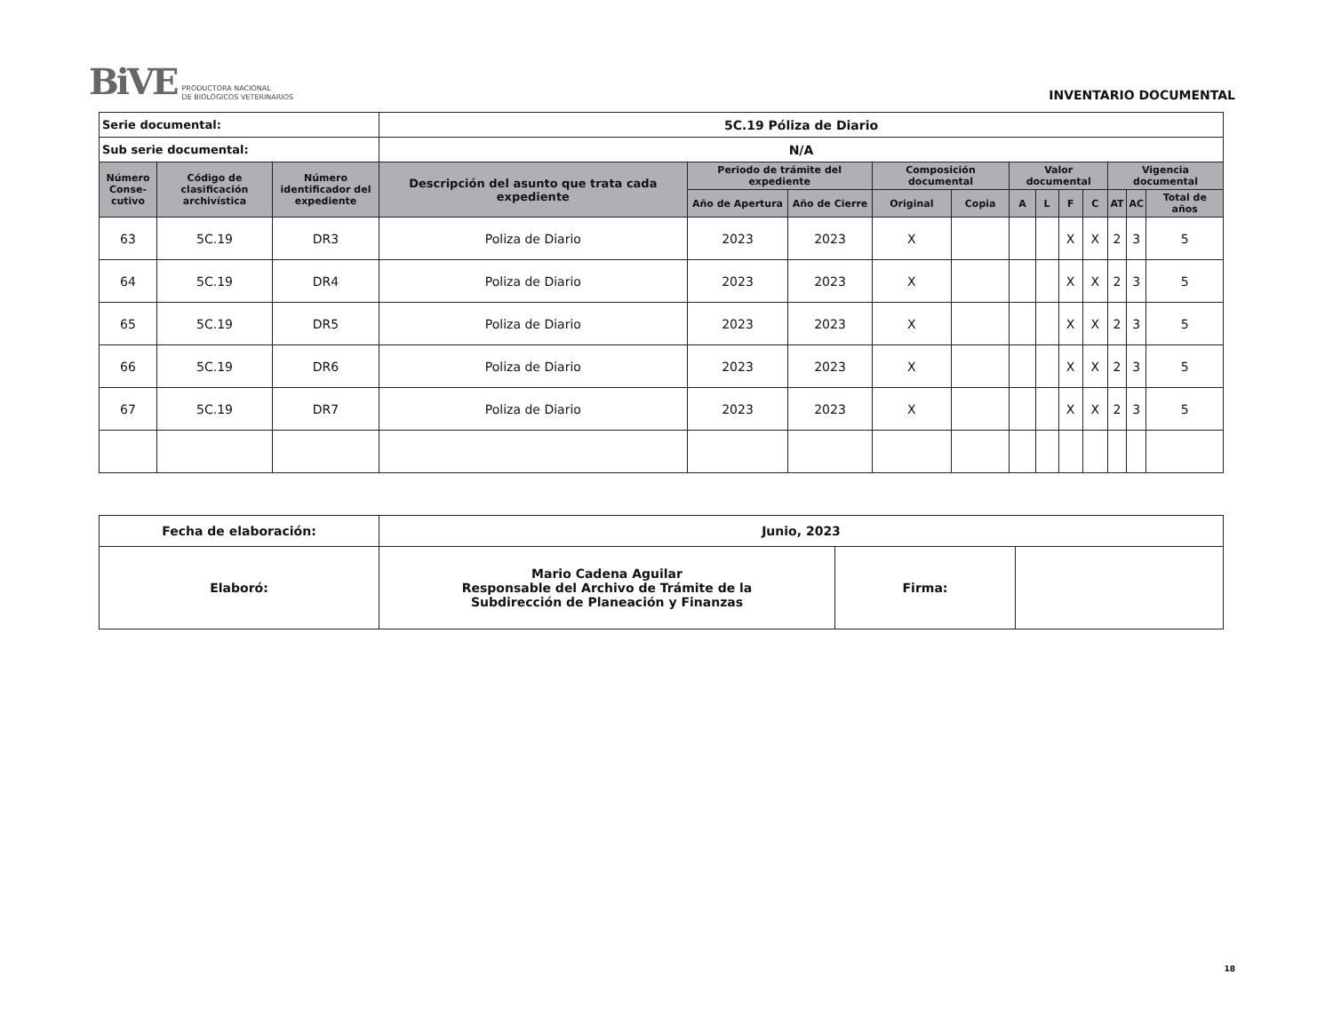BiVE PRODUCTORA NACIONAL
DE BIOLÓGICOS VETERINARIOS
INVENTARIO DOCUMENTAL
| Serie documental: | | | 5C.19 Póliza de Diario | | | | | | | | | | | |
| Sub serie documental: | | | N/A | | | | | | | | | | | |
| Número Conse-cutivo | Código de clasificación archivística | Número identificador del expediente | Descripción del asunto que trata cada expediente | Periodo de trámite del expediente | | Composición documental | | Valor documental | | | | Vigencia documental | | |
| | | | | Año de Apertura | Año de Cierre | Original | Copia | A | L | F | C | AT | AC | Total de años |
| 63 | 5C.19 | DR3 | Poliza de Diario | 2023 | 2023 | X | | | | X | X | 2 | 3 | 5 |
| 64 | 5C.19 | DR4 | Poliza de Diario | 2023 | 2023 | X | | | | X | X | 2 | 3 | 5 |
| 65 | 5C.19 | DR5 | Poliza de Diario | 2023 | 2023 | X | | | | X | X | 2 | 3 | 5 |
| 66 | 5C.19 | DR6 | Poliza de Diario | 2023 | 2023 | X | | | | X | X | 2 | 3 | 5 |
| 67 | 5C.19 | DR7 | Poliza de Diario | 2023 | 2023 | X | | | | X | X | 2 | 3 | 5 |
| Fecha de elaboración: | Junio, 2023 | | |
| Elaboró: | Mario Cadena Aguilar Responsable del Archivo de Trámite de la Subdirección de Planeación y Finanzas | Firma: | |
18